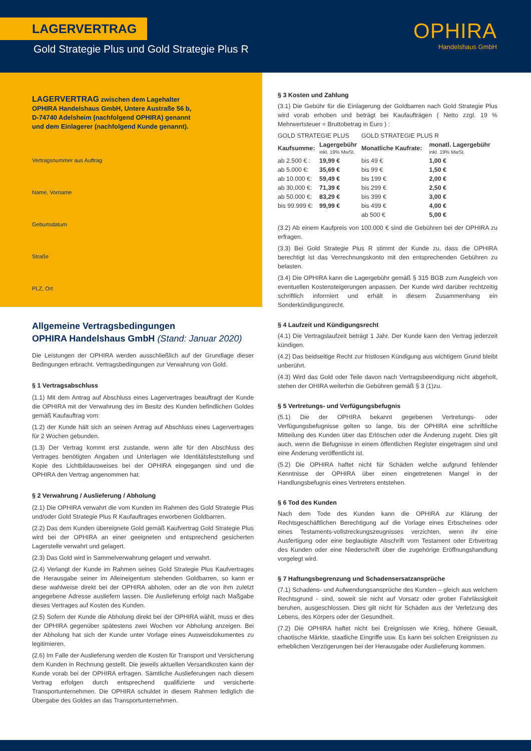LAGERVERTRAG
Gold Strategie Plus und Gold Strategie Plus R
OPHIRA
Handelshaus GmbH
LAGERVERTRAG zwischen dem Lagehalter
OPHIRA Handelshaus GmbH, Untere Austraße 56 b,
D-74740 Adelsheim (nachfolgend OPHIRA) genannt
und dem Einlagerer (nachfolgend Kunde genannt).
Vertragsnummer aus Auftrag
Name, Vorname
Geburtsdatum
Straße
PLZ, Ort
Allgemeine Vertragsbedingungen
OPHIRA Handelshaus GmbH (Stand: Januar 2020)
Die Leistungen der OPHIRA werden ausschließlich auf der Grundlage dieser Bedingungen erbracht. Vertragsbedingungen zur Verwahrung von Gold.
§ 1 Vertragsabschluss
(1.1) Mit dem Antrag auf Abschluss eines Lagervertrages beauftragt der Kunde die OPHIRA mit der Verwahrung des im Besitz des Kunden befindlichen Goldes gemäß Kaufauftrag vom:
(1.2) der Kunde hält sich an seinen Antrag auf Abschluss eines Lagervertrages für 2 Wochen gebunden.
(1.3) Der Vertrag kommt erst zustande, wenn alle für den Abschluss des Vertrages benötigten Angaben und Unterlagen wie Identitätsfeststellung und Kopie des Lichtbildausweises bei der OPHIRA eingegangen sind und die OPHIRA den Vertrag angenommen hat.
§ 2 Verwahrung / Auslieferung / Abholung
(2.1) Die OPHIRA verwahrt die vom Kunden im Rahmen des Gold Strategie Plus und/oder Gold Strategie Plus R Kaufauftrages erworbenen Goldbarren.
(2.2) Das dem Kunden übereignete Gold gemäß Kaufvertrag Gold Strategie Plus wird bei der OPHIRA an einer geeigneten und entsprechend gesicherten Lagerstelle verwahrt und gelagert.
(2.3) Das Gold wird in Sammelverwahrung gelagert und verwahrt.
(2.4) Verlangt der Kunde im Rahmen seines Gold Strategie Plus Kaufvertrages die Herausgabe seiner im Alleineigentum stehenden Goldbarren, so kann er diese wahlweise direkt bei der OPHIRA abholen, oder an die von ihm zuletzt angegebene Adresse ausliefern lassen. Die Auslieferung erfolgt nach Maßgabe dieses Vertrages auf Kosten des Kunden.
(2.5) Sofern der Kunde die Abholung direkt bei der OPHIRA wählt, muss er dies der OPHIRA gegenüber spätestens zwei Wochen vor Abholung anzeigen. Bei der Abholung hat sich der Kunde unter Vorlage eines Ausweisdokumentes zu legitimieren.
(2.6) Im Falle der Auslieferung werden die Kosten für Transport und Versicherung dem Kunden in Rechnung gestellt. Die jeweils aktuellen Versandkosten kann der Kunde vorab bei der OPHIRA erfragen. Sämtliche Auslieferungen nach diesem Vertrag erfolgen durch entsprechend qualifizierte und versicherte Transportunternehmen. Die OPHIRA schuldet in diesem Rahmen lediglich die Übergabe des Goldes an das Transportunternehmen.
§ 3 Kosten und Zahlung
(3.1) Die Gebühr für die Einlagerung der Goldbarren nach Gold Strategie Plus wird vorab erhoben und beträgt bei Kaufaufträgen ( Netto zzgl. 19 % Mehrwertsteuer = Bruttobetrag in Euro ) :
| GOLD STRATEGIE PLUS | | GOLD STRATEGIE PLUS R | |
| Kaufsumme: | Lagergebühr inkl. 19% MwSt. | Monatliche Kaufrate: | monatl. Lagergebühr inkl. 19% MwSt. |
| ab 2.500 € : | 19,99 € | bis 49 € | 1,00 € |
| ab 5.000 €: | 35,69 € | bis 99 € | 1,50 € |
| ab 10.000 €: | 59,49 € | bis 199 € | 2,00 € |
| ab 30.000 €: | 71,39 € | bis 299 € | 2,50 € |
| ab 50.000 €: | 83,29 € | bis 399 € | 3,00 € |
| bis 99.999 €: | 99,99 € | bis 499 € | 4,00 € |
| | | ab 500 € | 5,00 € |
(3.2) Ab einem Kaufpreis von 100.000 € sind die Gebühren bei der OPHIRA zu erfragen.
(3.3) Bei Gold Strategie Plus R stimmt der Kunde zu, dass die OPHIRA berechtigt ist das Verrechnungskonto mit den entsprechenden Gebühren zu belasten.
(3.4) Die OPHIRA kann die Lagergebühr gemäß § 315 BGB zum Ausgleich von eventuellen Kostensteigerungen anpassen. Der Kunde wird darüber rechtzeitig schriftlich informiert und erhält in diesem Zusammenhang ein Sonderkündigungsrecht.
§ 4 Laufzeit und Kündigungsrecht
(4.1) Die Vertragslaufzeit beträgt 1 Jahr. Der Kunde kann den Vertrag jederzeit kündigen.
(4.2) Das beidseitige Recht zur fristlosen Kündigung aus wichtigem Grund bleibt unberührt.
(4.3) Wird das Gold oder Teile davon nach Vertragsbeendigung nicht abgeholt, stehen der OHIRA weiterhin die Gebühren gemäß § 3 (1)zu.
§ 5 Vertretungs- und Verfügungsbefugnis
(5.1) Die der OPHIRA bekannt gegebenen Vertretungs- oder Verfügungsbefugnisse gelten so lange, bis der OPHIRA eine schriftliche Mitteilung des Kunden über das Erlöschen oder die Änderung zugeht. Dies gilt auch, wenn die Befugnisse in einem öffentlichen Register eingetragen sind und eine Änderung veröffentlicht ist.
(5.2) Die OPHIRA haftet nicht für Schäden welche aufgrund fehlender Kenntnisse der OPHIRA über einen eingetretenen Mangel in der Handlungsbefugnis eines Vertreters entstehen.
§ 6 Tod des Kunden
Nach dem Tode des Kunden kann die OPHIRA zur Klärung der Rechtsgeschäftlichen Berechtigung auf die Vorlage eines Erbscheines oder eines Testaments-vollstreckungszeugnisses verzichten, wenn ihr eine Ausfertigung oder eine beglaubigte Abschrift vom Testament oder Erbvertrag des Kunden oder eine Niederschrift über die zugehörige Eröffnungshandlung vorgelegt wird.
§ 7 Haftungsbegrenzung und Schadensersatzansprüche
(7.1) Schadens- und Aufwendungsansprüche des Kunden – gleich aus welchem Rechtsgrund - sind, soweit sie nicht auf Vorsatz oder grober Fahrlässigkeit beruhen, ausgeschlossen. Dies gilt nicht für Schäden aus der Verletzung des Lebens, des Körpers oder der Gesundheit.
(7.2) Die OPHIRA haftet nicht bei Ereignissen wie Krieg, höhere Gewalt, chaotische Märkte, staatliche Eingriffe usw. Es kann bei solchen Ereignissen zu erheblichen Verzögerungen bei der Herausgabe oder Auslieferung kommen.